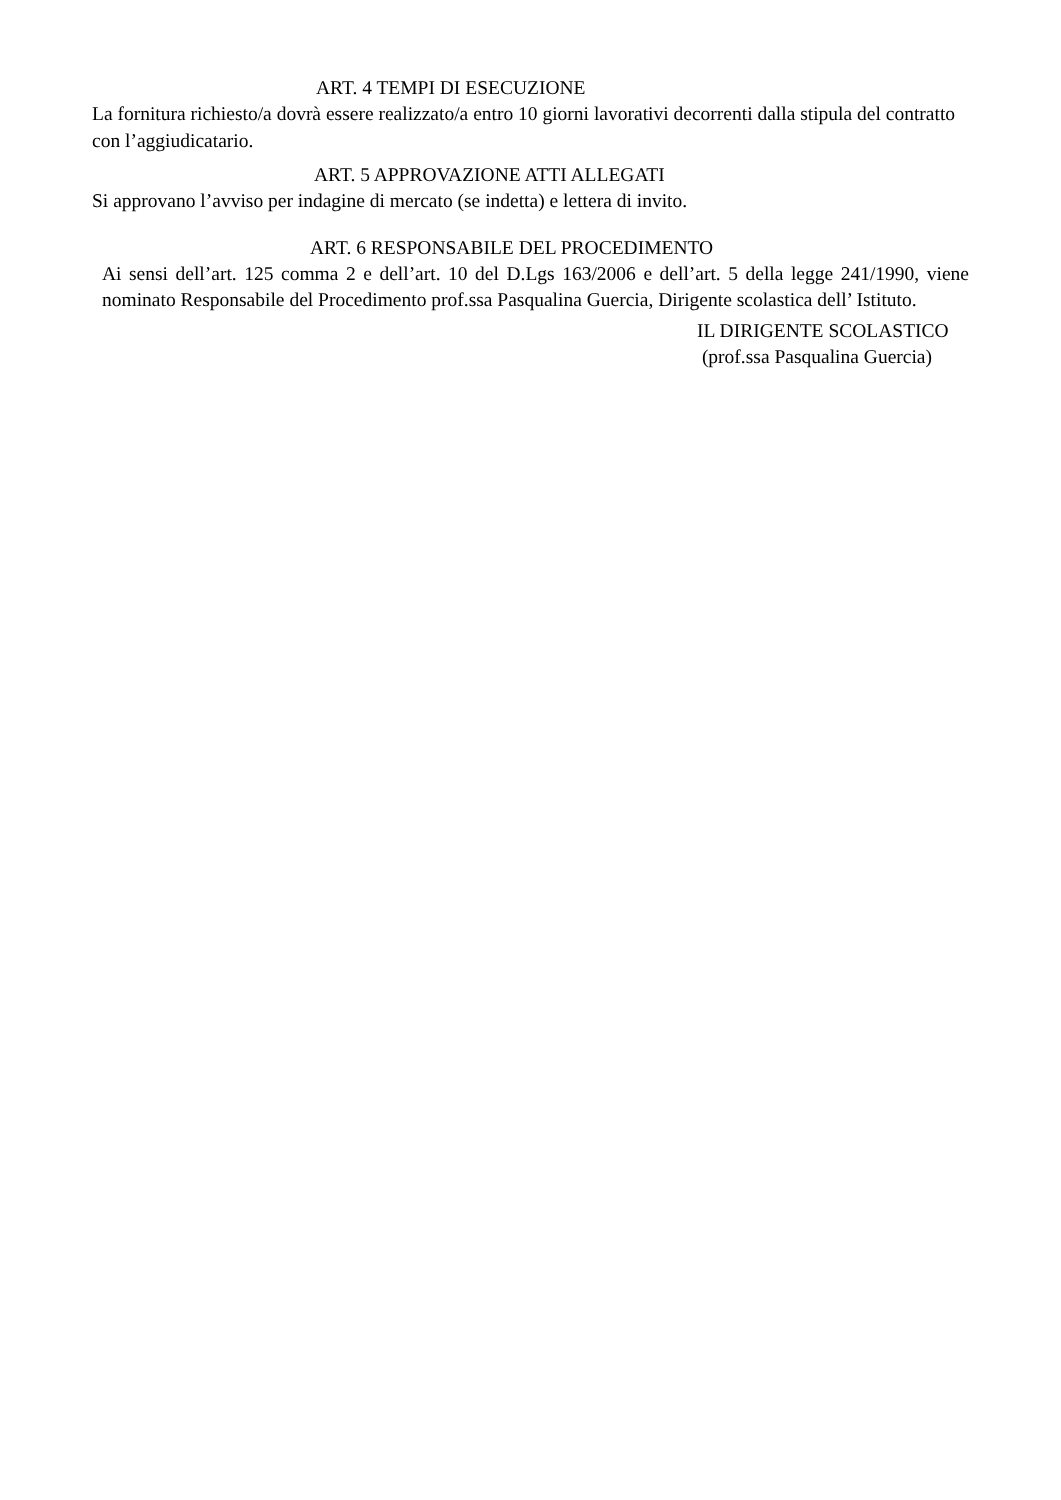ART. 4 TEMPI DI ESECUZIONE
La fornitura richiesto/a dovrà essere realizzato/a entro 10 giorni lavorativi decorrenti dalla stipula del contratto con l’aggiudicatario.
ART. 5 APPROVAZIONE ATTI ALLEGATI
Si approvano l’avviso per indagine di mercato (se indetta) e lettera di invito.
ART. 6 RESPONSABILE DEL PROCEDIMENTO
Ai sensi dell’art. 125 comma 2 e dell’art. 10 del D.Lgs 163/2006 e dell’art. 5 della legge 241/1990, viene nominato Responsabile del Procedimento prof.ssa Pasqualina Guercia, Dirigente scolastica dell’ Istituto.
IL DIRIGENTE SCOLASTICO
(prof.ssa Pasqualina Guercia)